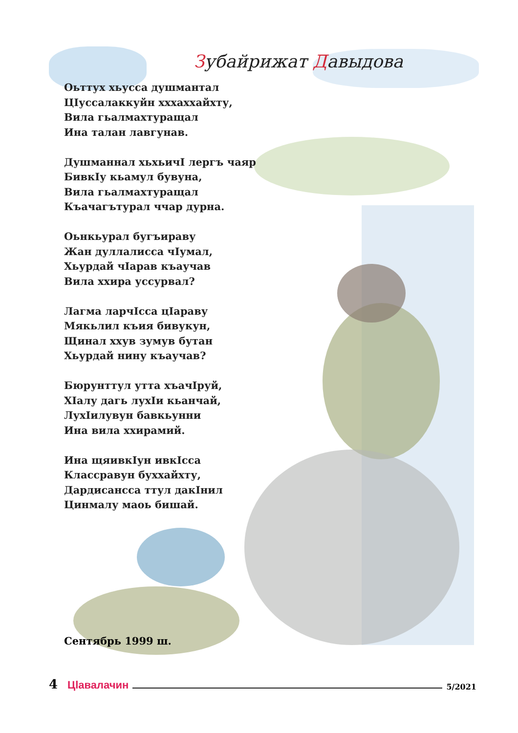Зубайрижат Давыдова
Оьттух хьусса душмантал
ЦIуссалаккуйн хххаххайхту,
Вила гьалмахтуращал
Ина талан лавгунав.
Душманнал хьхьичI лергъ чаяр
БивкIу кьамул бувуна,
Вила гьалмахтуращал
Къачагътурал ччар дурна.
Оьнкьурал бугъираву
Жан дуллалисса чIумал,
Хьурдай чIарав къаучав
Вила ххира уссурвал?
Лагма ларчIсса цIараву
Мякьлил къия бивукун,
Щинал ххув зумув бутан
Хьурдай нину къаучав?
Бюрунттул утта хъачIруй,
ХIалу дагь лухIи кьанчай,
ЛухIилувун бавкьунни
Ина вила ххирамий.
Ина щяивкIун ивкIсса
Классравун буххайхту,
Дардисансса ттул дакIнил
Цинмалу маоь бишай.
Сентябрь 1999 ш.
4 Цlавалачин 5/2021